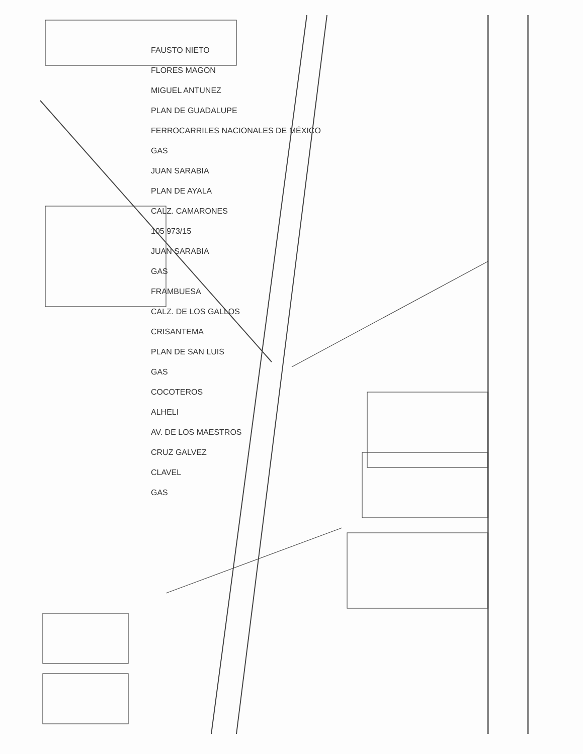FAUSTO NIETO
FLORES MAGON
MIGUEL ANTUNEZ
PLAN DE GUADALUPE
FERROCARRILES NACIONALES DE MÉXICO
GAS
JUAN SARABIA
PLAN DE AYALA
CALZ. CAMARONES
105 973/15
JUAN SARABIA
GAS
FRAMBUESA
CALZ. DE LOS GALLOS
CRISANTEMA
PLAN DE SAN LUIS
GAS
COCOTEROS
ALHELI
AV. DE LOS MAESTROS
CRUZ GALVEZ
CLAVEL
GAS